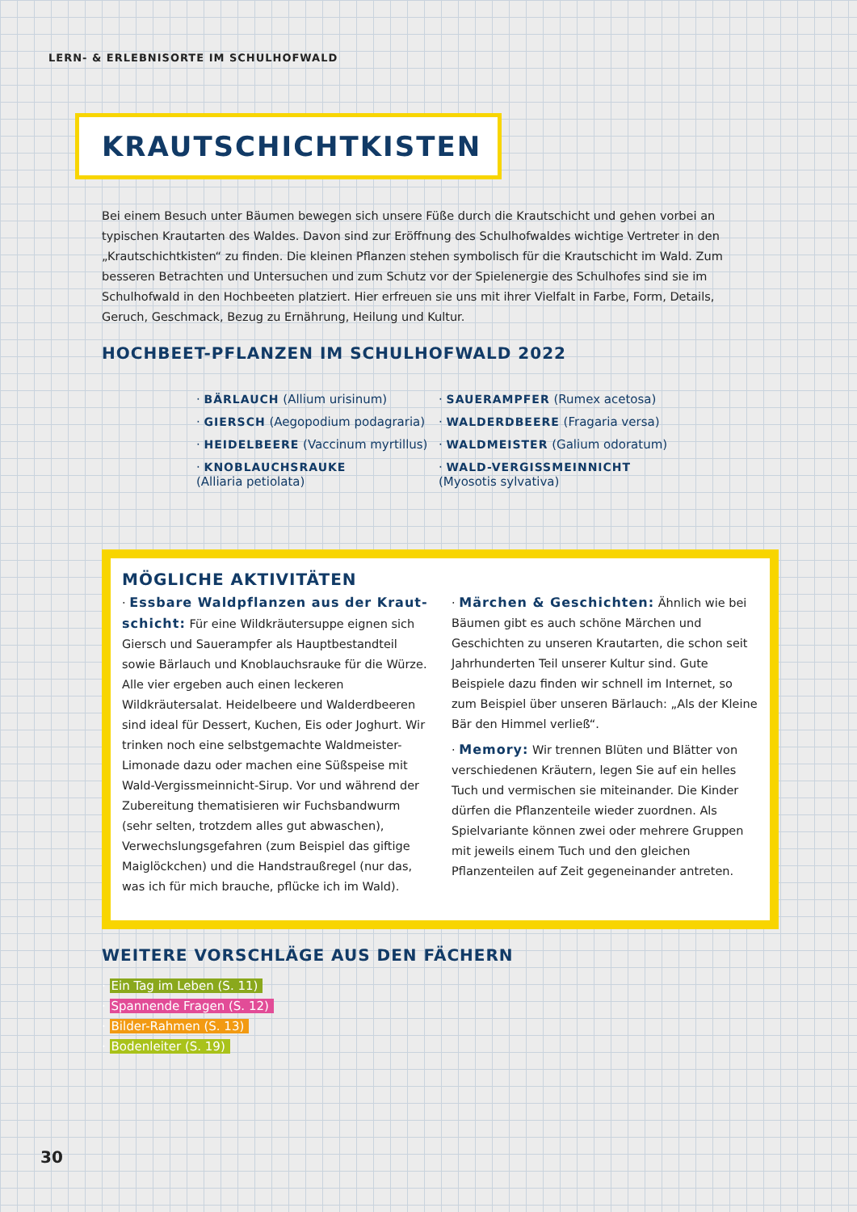LERN- & ERLEBNISORTE IM SCHULHOFWALD
KRAUTSCHICHTKISTEN
Bei einem Besuch unter Bäumen bewegen sich unsere Füße durch die Krautschicht und gehen vorbei an typischen Krautarten des Waldes. Davon sind zur Eröffnung des Schulhofwaldes wichtige Vertreter in den „Krautschichtkis­ten“ zu finden. Die kleinen Pflanzen stehen symbolisch für die Krautschicht im Wald. Zum besseren Betrachten und Untersuchen und zum Schutz vor der Spielenergie des Schulhofes sind sie im Schulhofwald in den Hochbeeten platziert. Hier erfreuen sie uns mit ihrer Vielfalt in Farbe, Form, Details, Geruch, Geschmack, Bezug zu Ernährung, Heilung und Kultur.
HOCHBEET-PFLANZEN IM SCHULHOFWALD 2022
· BÄRLAUCH (Allium urisinum)
· SAUERAMPFER (Rumex acetosa)
· GIERSCH (Aegopodium podagraria)
· WALDERDBEERE (Fragaria versa)
· HEIDELBEERE (Vaccinum myrtillus)
· WALDMEISTER (Galium odoratum)
· KNOBLAUCHSRAUKE
(Alliaria petiolata)
· WALD-VERGISSMEINNICHT
(Myosotis sylvativa)
MÖGLICHE AKTIVITÄTEN
· Essbare Waldpflanzen aus der Kraut­schicht: Für eine Wildkräutersuppe eignen sich Giersch und Sauerampfer als Hauptbestandteil sowie Bärlauch und Knoblauchsrauke für die Würze. Alle vier ergeben auch einen leckeren Wildkräutersa­lat. Heidelbeere und Walderdbeeren sind ideal für Dessert, Kuchen, Eis oder Joghurt. Wir trinken noch eine selbstgemachte Waldmeister-Limonade dazu oder machen eine Süßspeise mit Wald-Vergiss­meinnicht-Sirup. Vor und während der Zubereitung thematisieren wir Fuchsbandwurm (sehr selten, trotzdem alles gut abwaschen), Verwechslungsgefah­ren (zum Beispiel das giftige Maiglöckchen) und die Handstraußregel (nur das, was ich für mich brauche, pflücke ich im Wald).
· Märchen & Geschichten: Ähnlich wie bei Bäumen gibt es auch schöne Märchen und Geschich­ten zu unseren Krautarten, die schon seit Jahrhun­derten Teil unserer Kultur sind. Gute Beispiele dazu finden wir schnell im Internet, so zum Beispiel über unseren Bärlauch: „Als der Kleine Bär den Himmel verließ“.
· Memory: Wir trennen Blüten und Blätter von verschiedenen Kräutern, legen Sie auf ein helles Tuch und vermischen sie miteinander. Die Kinder dürfen die Pflanzenteile wieder zuordnen. Als Spielvarian­te können zwei oder mehrere Gruppen mit jeweils einem Tuch und den gleichen Pflanzenteilen auf Zeit gegeneinander antreten.
WEITERE VORSCHLÄGE AUS DEN FÄCHERN
· Ein Tag im Leben (S. 11)
· Spannende Fragen (S. 12)
· Bilder-Rahmen (S. 13)
· Bodenleiter (S. 19)
30